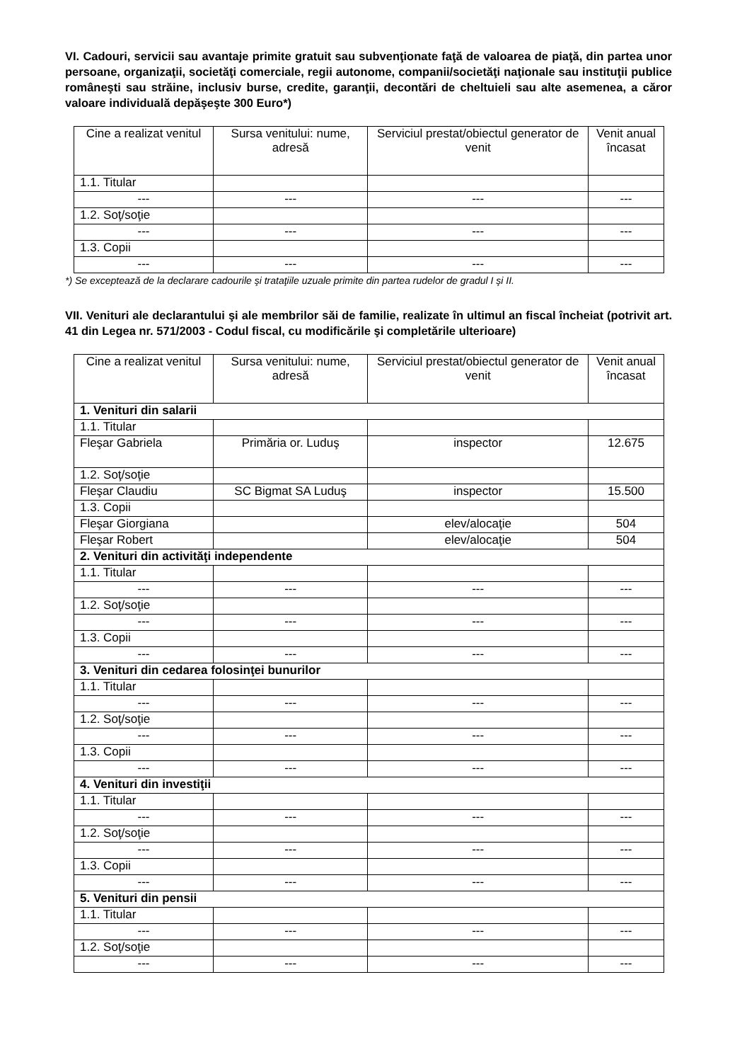VI. Cadouri, servicii sau avantaje primite gratuit sau subvenţionate faţă de valoarea de piaţă, din partea unor persoane, organizaţii, societăţi comerciale, regii autonome, companii/societăţi naţionale sau instituţii publice româneşti sau străine, inclusiv burse, credite, garanţii, decontări de cheltuieli sau alte asemenea, a căror valoare individuală depăşeşte 300 Euro*)
| Cine a realizat venitul | Sursa venitului: nume, adresă | Serviciul prestat/obiectul generator de venit | Venit anual încasat |
| --- | --- | --- | --- |
| 1.1. Titular | | | |
| --- | --- | --- | --- |
| 1.2. Soţ/soţie | | | |
| --- | --- | --- | --- |
| 1.3. Copii | | | |
| --- | --- | --- | --- |
*) Se exceptează de la declarare cadourile şi trataţiile uzuale primite din partea rudelor de gradul I şi II.
VII. Venituri ale declarantului şi ale membrilor săi de familie, realizate în ultimul an fiscal încheiat (potrivit art. 41 din Legea nr. 571/2003 - Codul fiscal, cu modificările şi completările ulterioare)
| Cine a realizat venitul | Sursa venitului: nume, adresă | Serviciul prestat/obiectul generator de venit | Venit anual încasat |
| --- | --- | --- | --- |
| 1. Venituri din salarii | | | |
| 1.1. Titular | | | |
| Fleşar Gabriela | Primăria or. Luduş | inspector | 12.675 |
| 1.2. Soţ/soţie | | | |
| Fleşar Claudiu | SC Bigmat SA Luduş | inspector | 15.500 |
| 1.3. Copii | | | |
| Fleşar Giorgiana | | elev/alocaţie | 504 |
| Fleşar Robert | | elev/alocaţie | 504 |
| 2. Venituri din activităţi independente | | | |
| 1.1. Titular | | | |
| --- | --- | --- | --- |
| 1.2. Soţ/soţie | | | |
| --- | --- | --- | --- |
| 1.3. Copii | | | |
| --- | --- | --- | --- |
| 3. Venituri din cedarea folosinţei bunurilor | | | |
| 1.1. Titular | | | |
| --- | --- | --- | --- |
| 1.2. Soţ/soţie | | | |
| --- | --- | --- | --- |
| 1.3. Copii | | | |
| --- | --- | --- | --- |
| 4. Venituri din investiţii | | | |
| 1.1. Titular | | | |
| --- | --- | --- | --- |
| 1.2. Soţ/soţie | | | |
| --- | --- | --- | --- |
| 1.3. Copii | | | |
| --- | --- | --- | --- |
| 5. Venituri din pensii | | | |
| 1.1. Titular | | | |
| --- | --- | --- | --- |
| 1.2. Soţ/soţie | | | |
| --- | --- | --- | --- |